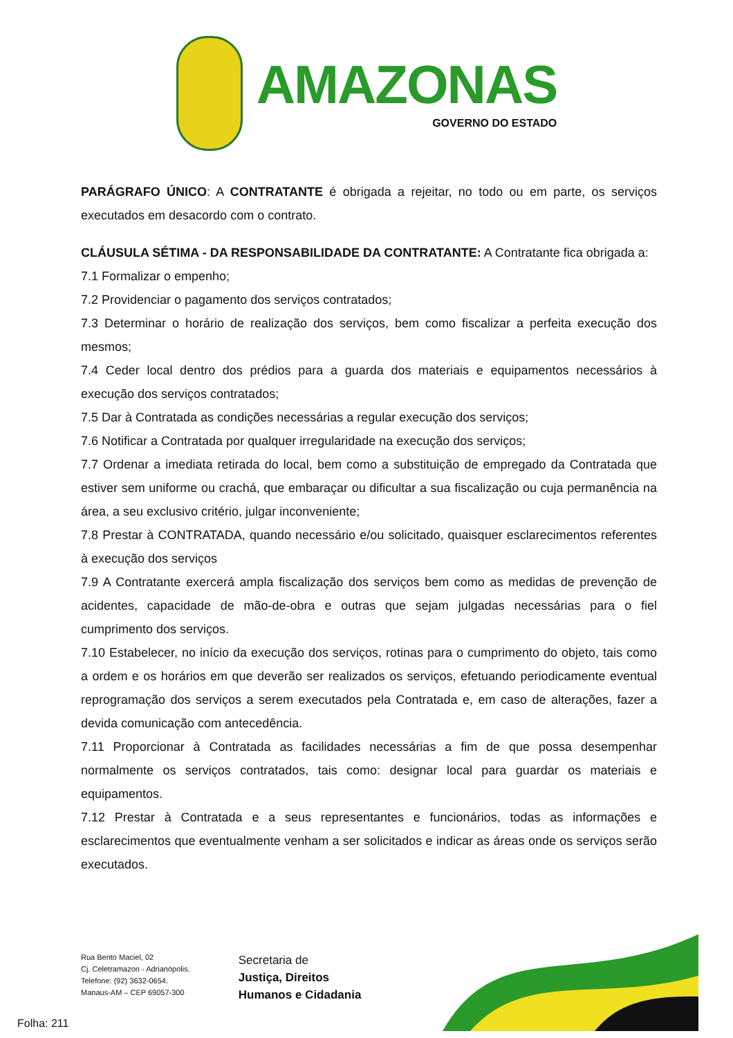AMAZONAS
GOVERNO DO ESTADO
PARÁGRAFO ÚNICO: A CONTRATANTE é obrigada a rejeitar, no todo ou em parte, os serviços executados em desacordo com o contrato.
CLÁUSULA SÉTIMA - DA RESPONSABILIDADE DA CONTRATANTE: A Contratante fica obrigada a:
7.1 Formalizar o empenho;
7.2 Providenciar o pagamento dos serviços contratados;
7.3 Determinar o horário de realização dos serviços, bem como fiscalizar a perfeita execução dos mesmos;
7.4 Ceder local dentro dos prédios para a guarda dos materiais e equipamentos necessários à execução dos serviços contratados;
7.5 Dar à Contratada as condições necessárias a regular execução dos serviços;
7.6 Notificar a Contratada por qualquer irregularidade na execução dos serviços;
7.7 Ordenar a imediata retirada do local, bem como a substituição de empregado da Contratada que estiver sem uniforme ou crachá, que embaraçar ou dificultar a sua fiscalização ou cuja permanência na área, a seu exclusivo critério, julgar inconveniente;
7.8 Prestar à CONTRATADA, quando necessário e/ou solicitado, quaisquer esclarecimentos referentes à execução dos serviços
7.9 A Contratante exercerá ampla fiscalização dos serviços bem como as medidas de prevenção de acidentes, capacidade de mão-de-obra e outras que sejam julgadas necessárias para o fiel cumprimento dos serviços.
7.10 Estabelecer, no início da execução dos serviços, rotinas para o cumprimento do objeto, tais como a ordem e os horários em que deverão ser realizados os serviços, efetuando periodicamente eventual reprogramação dos serviços a serem executados pela Contratada e, em caso de alterações, fazer a devida comunicação com antecedência.
7.11 Proporcionar à Contratada as facilidades necessárias a fim de que possa desempenhar normalmente os serviços contratados, tais como: designar local para guardar os materiais e equipamentos.
7.12 Prestar à Contratada e a seus representantes e funcionários, todas as informações e esclarecimentos que eventualmente venham a ser solicitados e indicar as áreas onde os serviços serão executados.
Rua Bento Maciel, 02
Cj. Celetramazon - Adrianópolis.
Telefone: (92) 3632-0654.
Manaus-AM – CEP 69057-300
Secretaria de
Justiça, Direitos
Humanos e Cidadania
Folha: 211